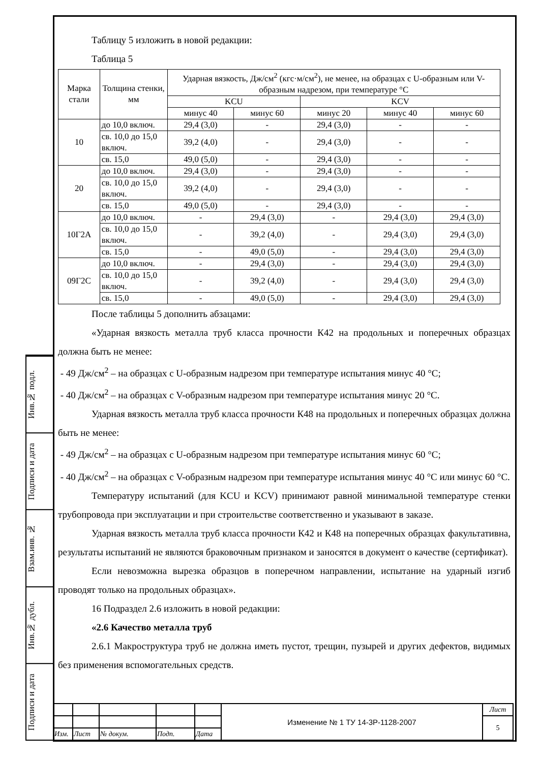Инв.№ подл.
Подписи и дата
Взам.инв. №
Инв.№ дубл.
Подписи и дата
Таблицу 5 изложить в новой редакции:
Таблица 5
| Марка стали | Толщина стенки, мм | Ударная вязкость, Дж/см<sup>2</sup> (кгс·м/см<sup>2</sup>), не менее, на образцах с U-образным или V-образным надрезом, при температуре °С | | | | |
| --- | --- | --- | --- | --- | --- | --- |
| | | KCU | | KCV | | |
| | | минус 40 | минус 60 | минус 20 | минус 40 | минус 60 |
| 10 | до 10,0 включ. | 29,4 (3,0) | - | 29,4 (3,0) | - | - |
| | св. 10,0 до 15,0 включ. | 39,2 (4,0) | - | 29,4 (3,0) | - | - |
| | св. 15,0 | 49,0 (5,0) | - | 29,4 (3,0) | - | - |
| 20 | до 10,0 включ. | 29,4 (3,0) | - | 29,4 (3,0) | - | - |
| | св. 10,0 до 15,0 включ. | 39,2 (4,0) | - | 29,4 (3,0) | - | - |
| | св. 15,0 | 49,0 (5,0) | - | 29,4 (3,0) | - | - |
| 10Г2А | до 10,0 включ. | - | 29,4 (3,0) | - | 29,4 (3,0) | 29,4 (3,0) |
| | св. 10,0 до 15,0 включ. | - | 39,2 (4,0) | - | 29,4 (3,0) | 29,4 (3,0) |
| | св. 15,0 | - | 49,0 (5,0) | - | 29,4 (3,0) | 29,4 (3,0) |
| 09Г2С | до 10,0 включ. | - | 29,4 (3,0) | - | 29,4 (3,0) | 29,4 (3,0) |
| | св. 10,0 до 15,0 включ. | - | 39,2 (4,0) | - | 29,4 (3,0) | 29,4 (3,0) |
| | св. 15,0 | - | 49,0 (5,0) | - | 29,4 (3,0) | 29,4 (3,0) |
После таблицы 5 дополнить абзацами:
«Ударная вязкость металла труб класса прочности К42 на продольных и поперечных образцах должна быть не менее:
- 49 Дж/см<sup>2</sup> – на образцах с U-образным надрезом при температуре испытания минус 40 °С;
- 40 Дж/см<sup>2</sup> – на образцах с V-образным надрезом при температуре испытания минус 20 °С.
Ударная вязкость металла труб класса прочности К48 на продольных и поперечных образцах должна быть не менее:
- 49 Дж/см<sup>2</sup> – на образцах с U-образным надрезом при температуре испытания минус 60 °С;
- 40 Дж/см<sup>2</sup> – на образцах с V-образным надрезом при температуре испытания минус 40 °С или минус 60 °С.
Температуру испытаний (для KCU и KCV) принимают равной минимальной температуре стенки трубопровода при эксплуатации и при строительстве соответственно и указывают в заказе.
Ударная вязкость металла труб класса прочности К42 и К48 на поперечных образцах факультативна, результаты испытаний не являются браковочным признаком и заносятся в документ о качестве (сертификат).
Если невозможна вырезка образцов в поперечном направлении, испытание на ударный изгиб проводят только на продольных образцах».
16 Подраздел 2.6 изложить в новой редакции:
«2.6 Качество металла труб
2.6.1 Макроструктура труб не должна иметь пустот, трещин, пузырей и других дефектов, видимых без применения вспомогательных средств.
| | | | | | Изменение № 1 ТУ 14-3Р-1128-2007 | Лист |
| | | | | | | 5 |
| Изм. | Лист | № докум. | Подп. | Дата | | |